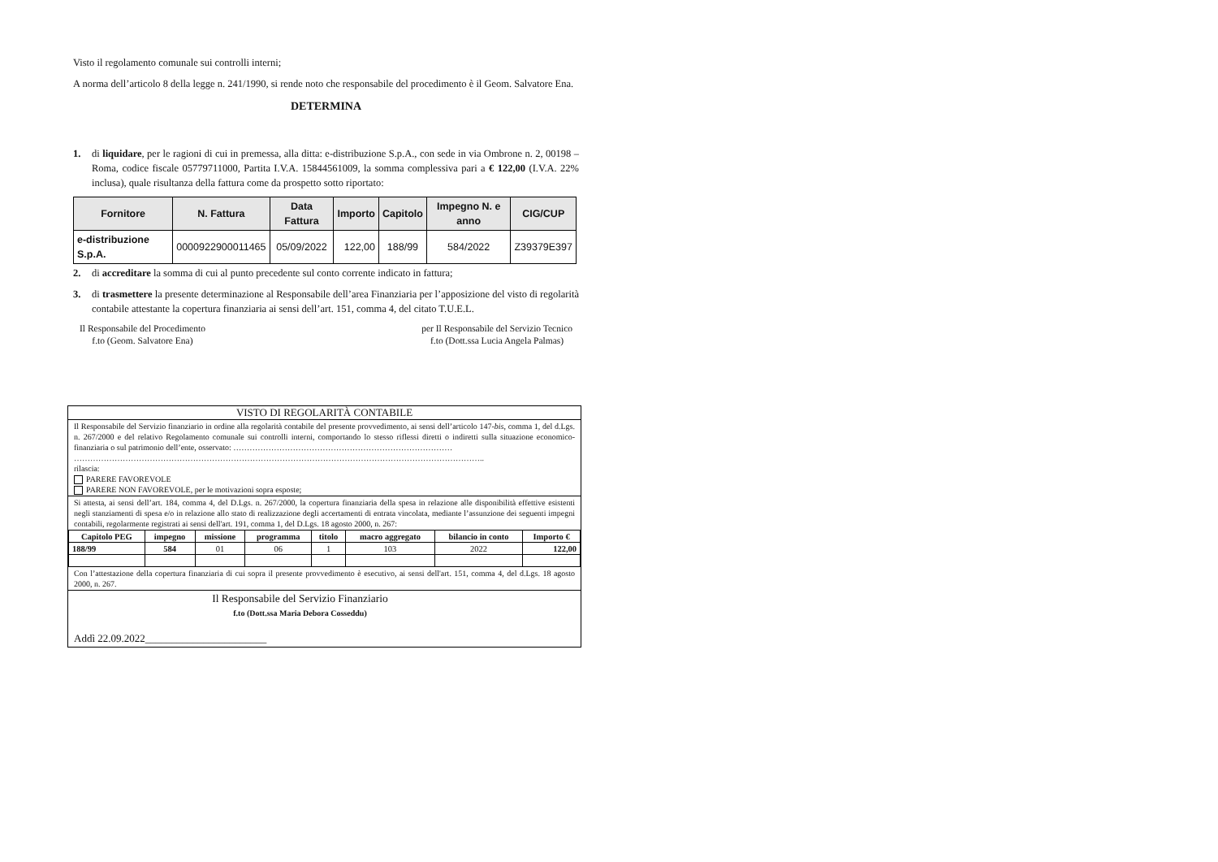Visto il regolamento comunale sui controlli interni;
A norma dell’articolo 8 della legge n. 241/1990, si rende noto che responsabile del procedimento è il Geom. Salvatore Ena.
DETERMINA
1. di liquidare, per le ragioni di cui in premessa, alla ditta: e-distribuzione S.p.A., con sede in via Ombrone n. 2, 00198 – Roma, codice fiscale 05779711000, Partita I.V.A. 15844561009, la somma complessiva pari a € 122,00 (I.V.A. 22% inclusa), quale risultanza della fattura come da prospetto sotto riportato:
| Fornitore | N. Fattura | Data Fattura | Importo | Capitolo | Impegno N. e anno | CIG/CUP |
| --- | --- | --- | --- | --- | --- | --- |
| e-distribuzione S.p.A. | 0000922900011465 | 05/09/2022 | 122,00 | 188/99 | 584/2022 | Z39379E397 |
2. di accreditare la somma di cui al punto precedente sul conto corrente indicato in fattura;
3. di trasmettere la presente determinazione al Responsabile dell’area Finanziaria per l’apposizione del visto di regolarità contabile attestante la copertura finanziaria ai sensi dell’art. 151, comma 4, del citato T.U.E.L.
Il Responsabile del Procedimento
f.to (Geom. Salvatore Ena)
per Il Responsabile del Servizio Tecnico
f.to (Dott.ssa Lucia Angela Palmas)
VISTO DI REGOLARITÀ CONTABILE
Il Responsabile del Servizio finanziario in ordine alla regolarità contabile del presente provvedimento, ai sensi dell’articolo 147-bis, comma 1, del d.Lgs. n. 267/2000 e del relativo Regolamento comunale sui controlli interni, comportando lo stesso riflessi diretti o indiretti sulla situazione economico-finanziaria o sul patrimonio dell’ente, osservato: ………………………………………………………………………
……………………………………………………………………………………………………………………………………..
rilascia:
PARERE FAVOREVOLE
PARERE NON FAVOREVOLE, per le motivazioni sopra esposte;
Si attesta, ai sensi dell’art. 184, comma 4, del D.Lgs. n. 267/2000, la copertura finanziaria della spesa in relazione alle disponibilità effettive esistenti negli stanziamenti di spesa e/o in relazione allo stato di realizzazione degli accertamenti di entrata vincolata, mediante l’assunzione dei seguenti impegni contabili, regolarmente registrati ai sensi dell'art. 191, comma 1, del D.Lgs. 18 agosto 2000, n. 267:
| Capitolo PEG | impegno | missione | programma | titolo | macro aggregato | bilancio in conto | Importo € |
| --- | --- | --- | --- | --- | --- | --- | --- |
| 188/99 | 584 | 01 | 06 | 1 | 103 | 2022 | 122,00 |
Con l’attestazione della copertura finanziaria di cui sopra il presente provvedimento è esecutivo, ai sensi dell'art. 151, comma 4, del d.Lgs. 18 agosto 2000, n. 267.
Il Responsabile del Servizio Finanziario
f.to (Dott.ssa Maria Debora Cosseddu)
Addì 22.09.2022_______________________